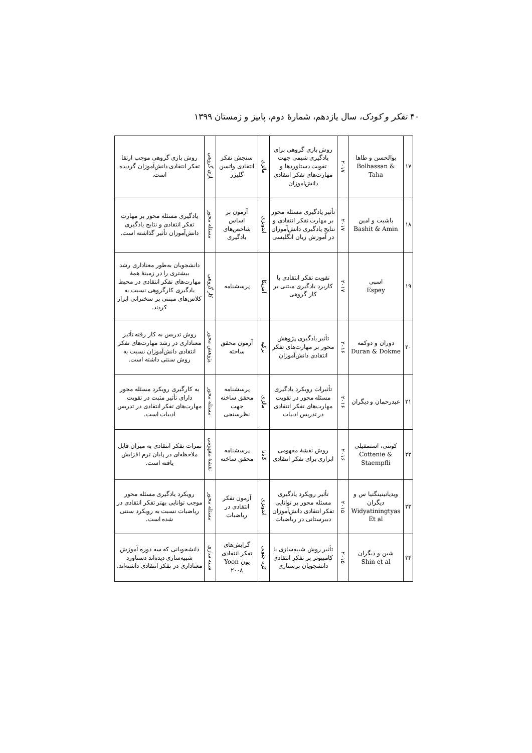۴۰ تفکر و کودک، سال یازدهم، شمارهٔ دوم، پاییز و زمستان ۱۳۹۹
| ۱۷ | بوالحسن و طاها Bolhassan & Taha | ۲۰۱۷ | روش بازی گروهی برای یادگیری شیمی جهت تقویت دستاوردها و مهارت‌های تفکر انتقادی دانش‌آموزان | مالزی | سنجش تفکر انتقادی واتسن گلیزر | بازی گروهی | روش بازی گروهی موجب ارتقا تفکر انتقادی دانش‌آموزان گردیده است. |
| ۱۸ | باشیت و امین Bashit & Amin | ۲۰۱۷ | تأثیر یادگیری مسئله محور بر مهارت تفکر انتقادی و نتایج یادگیری دانش‌آموزان در آموزش زبان انگلیسی | اندونزی | آزمون بر اساس شاخص‌های یادگیری | مسئله محور | یادگیری مسئله محور بر مهارت تفکر انتقادی و نتایج یادگیری دانش‌آموزان تأثیر گذاشته است. |
| ۱۹ | اسپی Espey | ۲۰۱۷ | تقویت تفکر انتقادی با کاربرد یادگیری مبتنی بر کار گروهی | آمریکا | پرسشنامه | کار گروهی | دانشجویان به‌طور معناداری رشد بیشتری را در زمینهٔ همهٔ مهارت‌های تفکر انتقادی در محیط یادگیری کارگروهی نسبت به کلاس‌های مبتنی بر سخنرانی ابراز کردند. |
| ۲۰ | دوران و دوکمه Duran & Dokme | ۲۰۱۶ | تأثیر یادگیری پژوهش محور بر مهارت‌های تفکر انتقادی دانش‌آموزان | ترکیه | آزمون محقق ساخته | پژوهش محور | روش تدریس به کار رفته تأثیر معناداری در رشد مهارت‌های تفکر انتقادی دانش‌آموزان نسبت به روش سنتی داشته است. |
| ۲۱ | عبدرحمان و دیگران | ۲۰۱۶ | تأثیرات رویکرد یادگیری مسئله محور در تقویت مهارت‌های تفکر انتقادی در تدریس ادبیات | مالزی | پرسشنامه محقق ساخته جهت نظرسنجی | مسئله محور | به کارگیری رویکرد مسئله محور دارای تأثیر مثبت در تقویت مهارت‌های تفکر انتقادی در تدریس ادبیات است. |
| ۲۲ | کوتنی، استمفیلی Cottenie & Staempfli | ۲۰۱۶ | روش نقشهٔ مفهومی ابزاری برای تفکر انتقادی | کانادا | پرسشنامه محقق ساخته | نقشهٔ مفهومی | نمرات تفکر انتقادی به میزان قابل ملاحظه‌ای در پایان ترم افزایش یافته است. |
| ۲۳ | ویدیاتینینگتیا س و دیگران Widyatiningtyas Et al | ۲۰۱۵ | تأثیر رویکرد یادگیری مسئله محور بر توانایی تفکر انتقادی دانش‌آموزان دبیرستانی در ریاضیات | اندونزی | آزمون تفکر انتقادی در ریاضیات | مسئله محور | رویکرد یادگیری مسئله محور موجب توانایی بهتر تفکر انتقادی در ریاضیات نسبت به رویکرد سنتی شده است. |
| ۲۴ | شین و دیگران Shin et al | ۲۰۱۵ | تأثیر روش شبیه‌سازی با کامپیوتر بر تفکر انتقادی دانشجویان پرستاری | کره جنوبی | گرایش‌های تفکر انتقادی یون Yoon ۲۰۰۸ | شبیه سازی | دانشجویانی که سه دوره آموزش شبیه‌سازی دیده‌اند دستاورد معناداری در تفکر انتقادی داشته‌اند. |